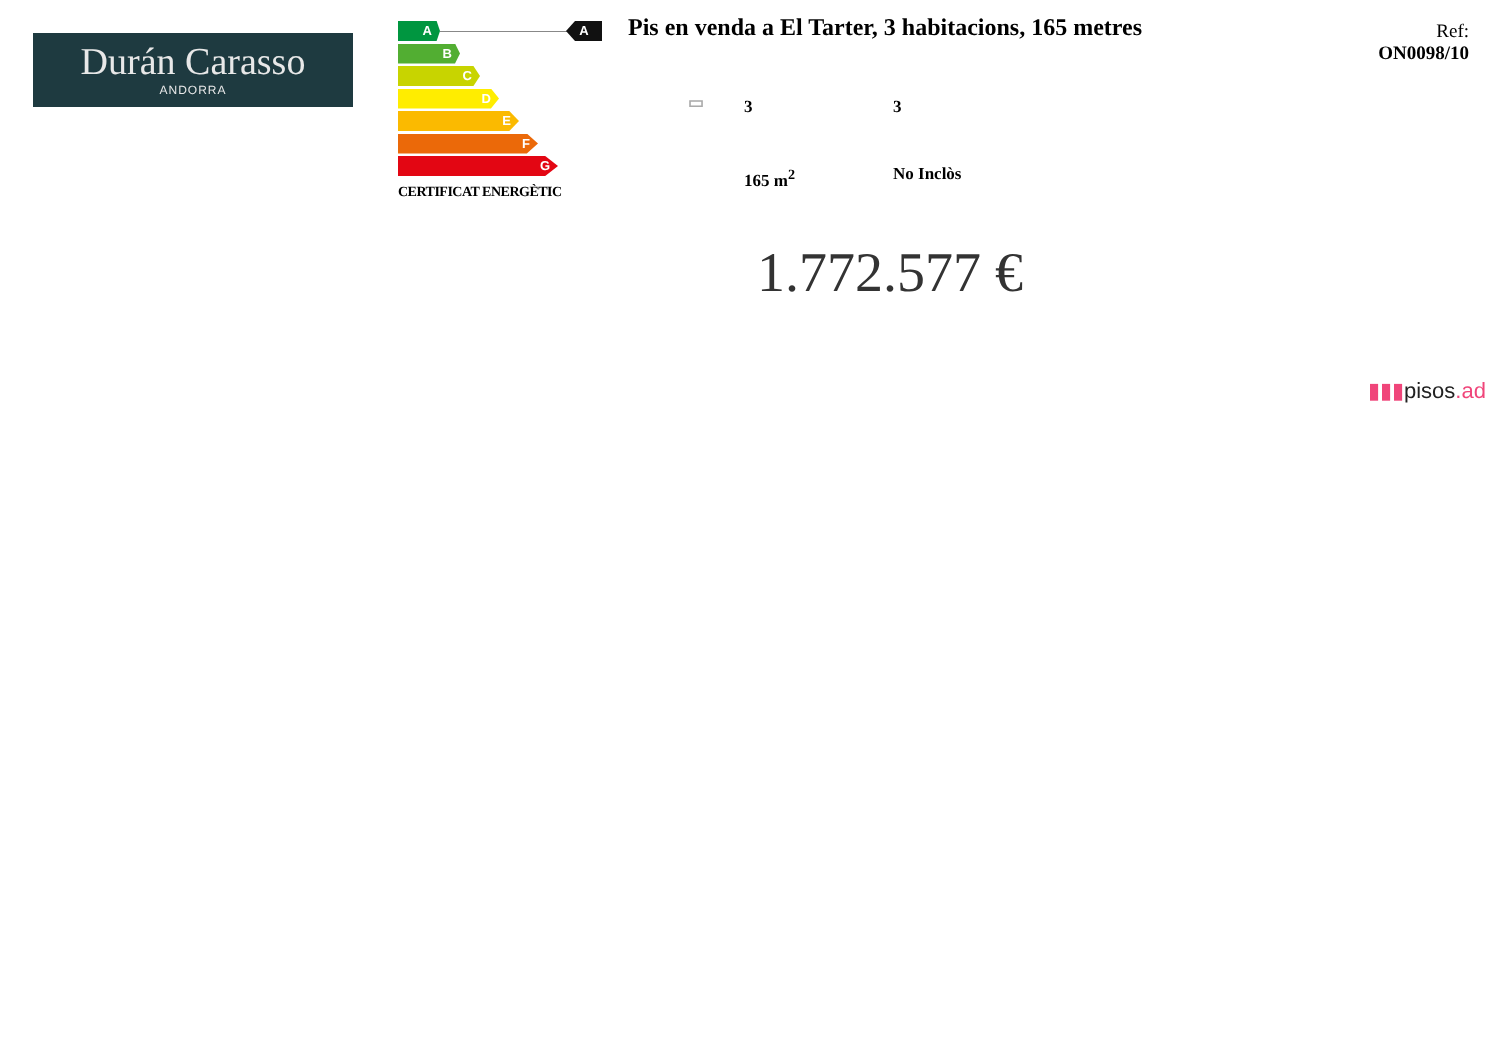Durán Carasso
ANDORRA
A
B
C
D
E
F
G
CERTIFICAT ENERGÈTIC
A
Pis en venda a El Tarter, 3 habitacions, 165 metres
Ref:
ON0098/10
▭ 3 3
165 m<sup>2</sup> No Inclòs
1.772.577 €
▮▮▮pisos.ad